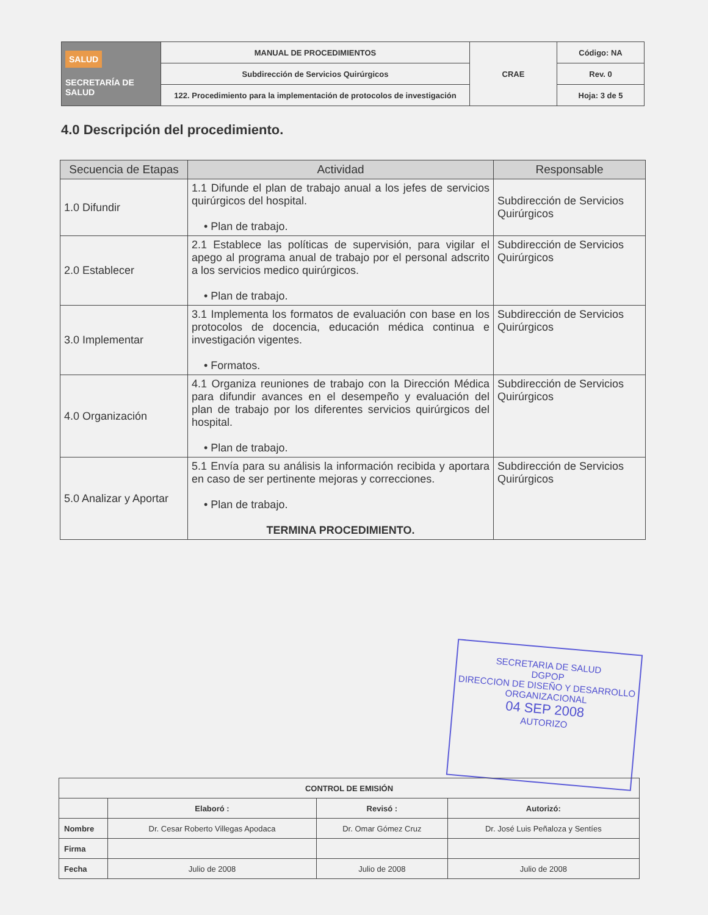| SALUD SECRETARÍA DE SALUD | MANUAL DE PROCEDIMIENTOS | CRAE | Código: NA |
| | Subdirección de Servicios Quirúrgicos | | Rev. 0 |
| | 122. Procedimiento para la implementación de protocolos de investigación | | Hoja: 3 de 5 |
4.0 Descripción del procedimiento.
| Secuencia de Etapas | Actividad | Responsable |
| --- | --- | --- |
| 1.0 Difundir | 1.1 Difunde el plan de trabajo anual a los jefes de servicios quirúrgicos del hospital. • Plan de trabajo. | Subdirección de Servicios Quirúrgicos |
| 2.0 Establecer | 2.1 Establece las políticas de supervisión, para vigilar el apego al programa anual de trabajo por el personal adscrito a los servicios medico quirúrgicos. • Plan de trabajo. | Subdirección de Servicios Quirúrgicos |
| 3.0 Implementar | 3.1 Implementa los formatos de evaluación con base en los protocolos de docencia, educación médica continua e investigación vigentes. • Formatos. | Subdirección de Servicios Quirúrgicos |
| 4.0 Organización | 4.1 Organiza reuniones de trabajo con la Dirección Médica para difundir avances en el desempeño y evaluación del plan de trabajo por los diferentes servicios quirúrgicos del hospital. • Plan de trabajo. | Subdirección de Servicios Quirúrgicos |
| 5.0 Analizar y Aportar | 5.1 Envía para su análisis la información recibida y aportara en caso de ser pertinente mejoras y correcciones. • Plan de trabajo. TERMINA PROCEDIMIENTO. | Subdirección de Servicios Quirúrgicos |
SECRETARIA DE SALUD
DGPOP
DIRECCION DE DISEÑO Y DESARROLLO ORGANIZACIONAL
04 SEP 2008
AUTORIZO
| CONTROL DE EMISIÓN | | | |
| | Elaboró : | Revisó : | Autorizó: |
| Nombre | Dr. Cesar Roberto Villegas Apodaca | Dr. Omar Gómez Cruz | Dr. José Luis Peñaloza y Sentíes |
| Firma | | | |
| Fecha | Julio de 2008 | Julio de 2008 | Julio de 2008 |